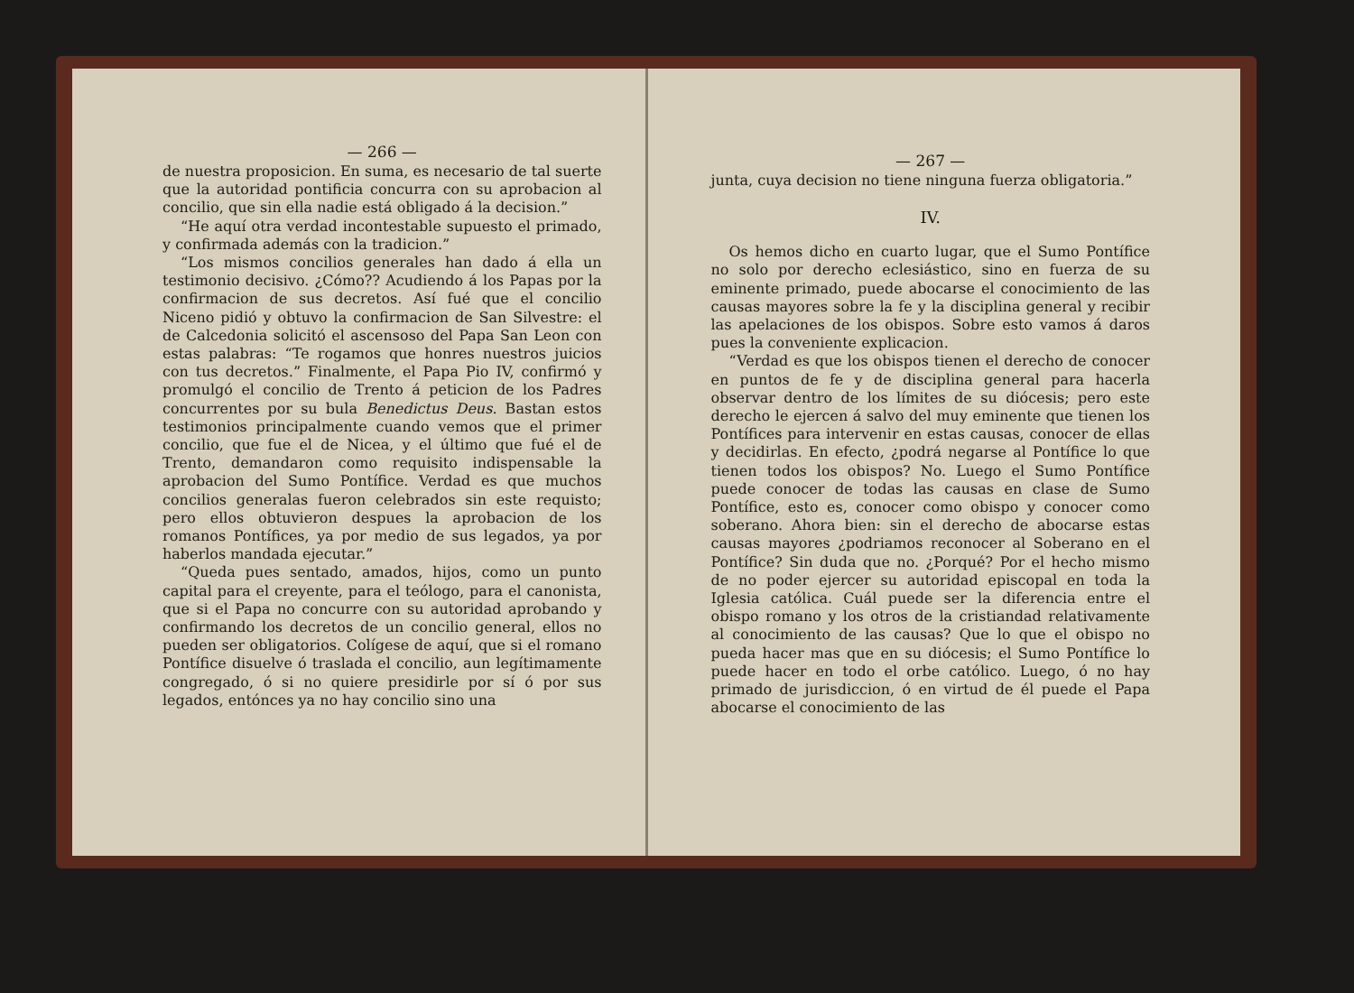— 266 —
de nuestra proposicion. En suma, es necesario de tal suerte que la autoridad pontificia concurra con su aprobacion al concilio, que sin ella nadie está obligado á la decision.”
“He aquí otra verdad incontestable supuesto el primado, y confirmada además con la tradicion.”
“Los mismos concilios generales han dado á ella un testimonio decisivo. ¿Cómo?? Acudiendo á los Papas por la confirmacion de sus decretos. Así fué que el concilio Niceno pidió y obtuvo la confirmacion de San Silvestre: el de Calcedonia solicitó el ascensoso del Papa San Leon con estas palabras: “Te rogamos que honres nuestros juicios con tus decretos.” Finalmente, el Papa Pio IV, confirmó y promulgó el concilio de Trento á peticion de los Padres concurrentes por su bula Benedictus Deus. Bastan estos testimonios principalmente cuando vemos que el primer concilio, que fue el de Nicea, y el último que fué el de Trento, demandaron como requisito indispensable la aprobacion del Sumo Pontífice. Verdad es que muchos concilios generalas fueron celebrados sin este requisto; pero ellos obtuvieron despues la aprobacion de los romanos Pontífices, ya por medio de sus legados, ya por haberlos mandada ejecutar.”
“Queda pues sentado, amados, hijos, como un punto capital para el creyente, para el teólogo, para el canonista, que si el Papa no concurre con su autoridad aprobando y confirmando los decretos de un concilio general, ellos no pueden ser obligatorios. Colígese de aquí, que si el romano Pontífice disuelve ó traslada el concilio, aun legítimamente congregado, ó si no quiere presidirle por sí ó por sus legados, entónces ya no hay concilio sino una
— 267 —
junta, cuya decision no tiene ninguna fuerza obligatoria.”
IV.
Os hemos dicho en cuarto lugar, que el Sumo Pontífice no solo por derecho eclesiástico, sino en fuerza de su eminente primado, puede abocarse el conocimiento de las causas mayores sobre la fe y la disciplina general y recibir las apelaciones de los obispos. Sobre esto vamos á daros pues la conveniente explicacion.
“Verdad es que los obispos tienen el derecho de conocer en puntos de fe y de disciplina general para hacerla observar dentro de los límites de su diócesis; pero este derecho le ejercen á salvo del muy eminente que tienen los Pontífices para intervenir en estas causas, conocer de ellas y decidirlas. En efecto, ¿podrá negarse al Pontífice lo que tienen todos los obispos? No. Luego el Sumo Pontífice puede conocer de todas las causas en clase de Sumo Pontífice, esto es, conocer como obispo y conocer como soberano. Ahora bien: sin el derecho de abocarse estas causas mayores ¿podriamos reconocer al Soberano en el Pontífice? Sin duda que no. ¿Porqué? Por el hecho mismo de no poder ejercer su autoridad episcopal en toda la Iglesia católica. Cuál puede ser la diferencia entre el obispo romano y los otros de la cristiandad relativamente al conocimiento de las causas? Que lo que el obispo no pueda hacer mas que en su diócesis; el Sumo Pontífice lo puede hacer en todo el orbe católico. Luego, ó no hay primado de jurisdiccion, ó en virtud de él puede el Papa abocarse el conocimiento de las